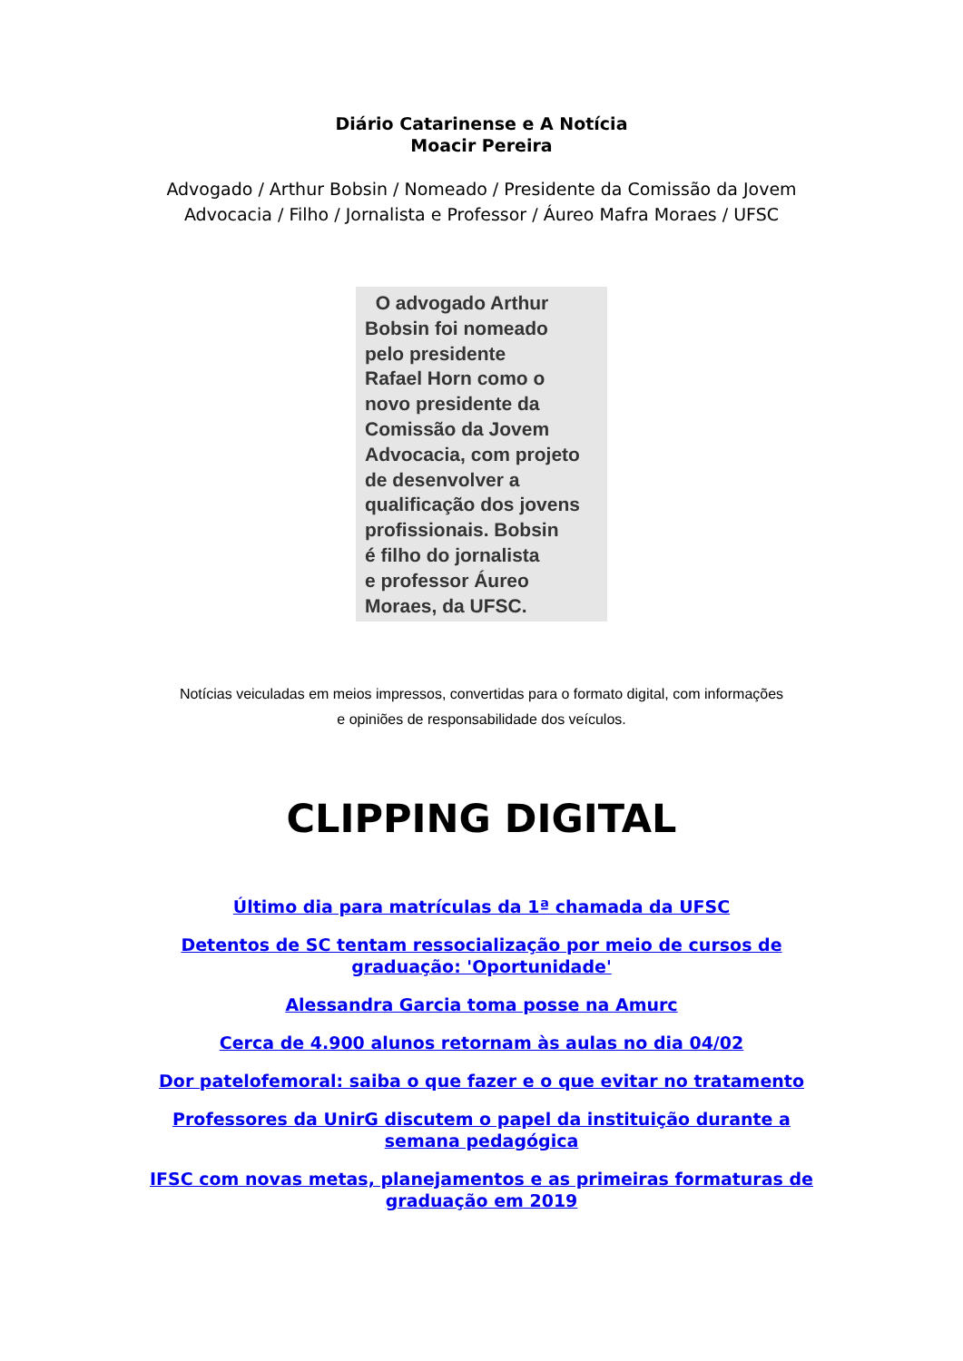Diário Catarinense e A Notícia
Moacir Pereira
Advogado / Arthur Bobsin / Nomeado / Presidente da Comissão da Jovem
Advocacia / Filho / Jornalista e Professor / Áureo Mafra Moraes / UFSC
O advogado Arthur
Bobsin foi nomeado
pelo presidente
Rafael Horn como o
novo presidente da
Comissão da Jovem
Advocacia, com projeto
de desenvolver a
qualificação dos jovens
profissionais. Bobsin
é filho do jornalista
e professor Áureo
Moraes, da UFSC.
Notícias veiculadas em meios impressos, convertidas para o formato digital, com informações
e opiniões de responsabilidade dos veículos.
CLIPPING DIGITAL
Último dia para matrículas da 1ª chamada da UFSC
Detentos de SC tentam ressocialização por meio de cursos de graduação: 'Oportunidade'
Alessandra Garcia toma posse na Amurc
Cerca de 4.900 alunos retornam às aulas no dia 04/02
Dor patelofemoral: saiba o que fazer e o que evitar no tratamento
Professores da UnirG discutem o papel da instituição durante a semana pedagógica
IFSC com novas metas, planejamentos e as primeiras formaturas de graduação em 2019